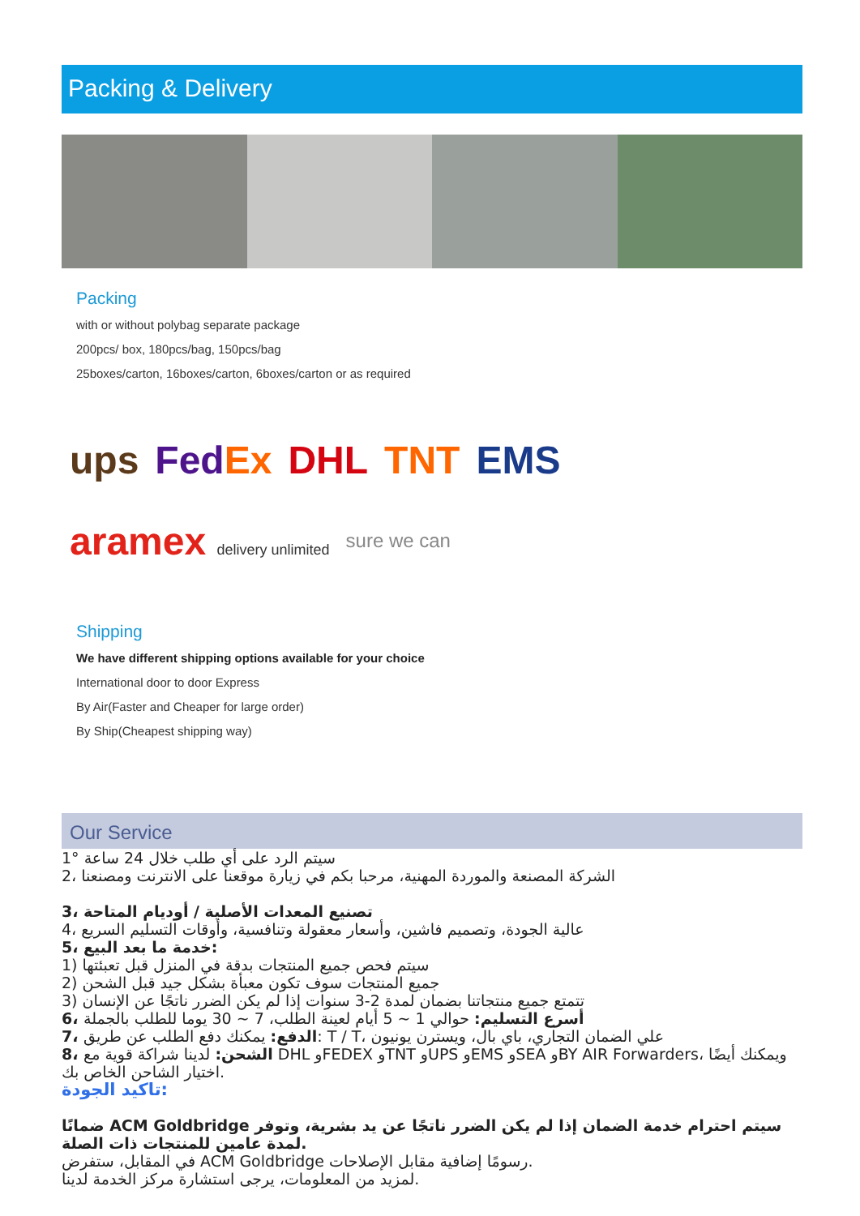Packing & Delivery
Packing
with or without polybag separate package
200pcs/ box, 180pcs/bag, 150pcs/bag
25boxes/carton, 16boxes/carton, 6boxes/carton or as required
ups FedEx DHL TNT EMS aramex delivery unlimited sure we can
Shipping
We have different shipping options available for your choice
International door to door Express
By Air(Faster and Cheaper for large order)
By Ship(Cheapest shipping way)
Our Service
1° سيتم الرد على أي طلب خلال 24 ساعة
2، الشركة المصنعة والموردة المهنية، مرحبا بكم في زيارة موقعنا على الانترنت ومصنعنا
3، تصنيع المعدات الأصلية / أوديام المتاحة
4، عالية الجودة، وتصميم فاشين، وأسعار معقولة وتنافسية، وأوقات التسليم السريع
5، خدمة ما بعد البيع:
1) سيتم فحص جميع المنتجات بدقة في المنزل قبل تعبئتها
2) جميع المنتجات سوف تكون معبأة بشكل جيد قبل الشحن
3) تتمتع جميع منتجاتنا بضمان لمدة 2-3 سنوات إذا لم يكن الضرر ناتجًا عن الإنسان
6، أسرع التسليم: حوالي 1 ~ 5 أيام لعينة الطلب، 7 ~ 30 يوما للطلب بالجملة
7، الدفع: يمكنك دفع الطلب عن طريق: T / T، علي الضمان التجاري، باي بال، ويسترن يونيون
8، الشحن: لدينا شراكة قوية مع DHL وFEDEX وTNT وUPS وEMS وSEA وBY AIR Forwarders، ويمكنك أيضًا اختيار الشاحن الخاص بك.
تاكيد الجودة:
ضمانًا ACM Goldbridge سيتم احترام خدمة الضمان إذا لم يكن الضرر ناتجًا عن يد بشرية، وتوفر لمدة عامين للمنتجات ذات الصلة.
في المقابل، ستفرض ACM Goldbridge رسومًا إضافية مقابل الإصلاحات.
لمزيد من المعلومات، يرجى استشارة مركز الخدمة لدينا.